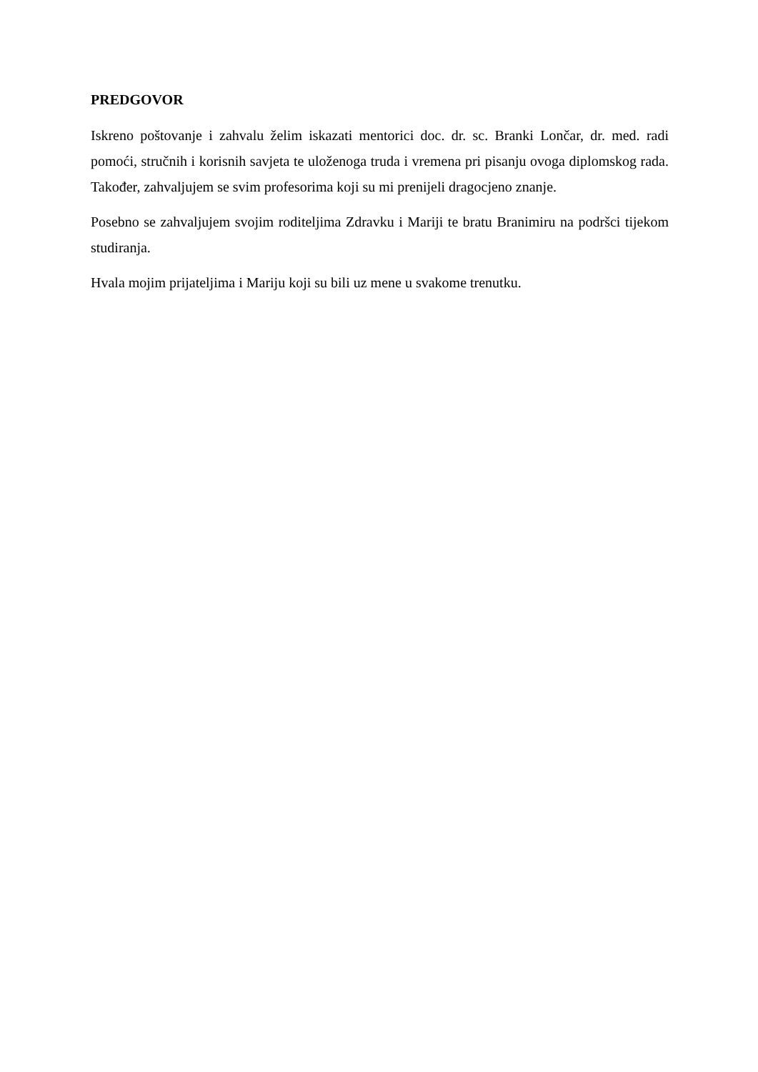PREDGOVOR
Iskreno poštovanje i zahvalu želim iskazati mentorici doc. dr. sc. Branki Lončar, dr. med. radi pomoći, stručnih i korisnih savjeta te uloženoga truda i vremena pri pisanju ovoga diplomskog rada. Također, zahvaljujem se svim profesorima koji su mi prenijeli dragocjeno znanje.
Posebno se zahvaljujem svojim roditeljima Zdravku i Mariji te bratu Branimiru na podršci tijekom studiranja.
Hvala mojim prijateljima i Mariju koji su bili uz mene u svakome trenutku.